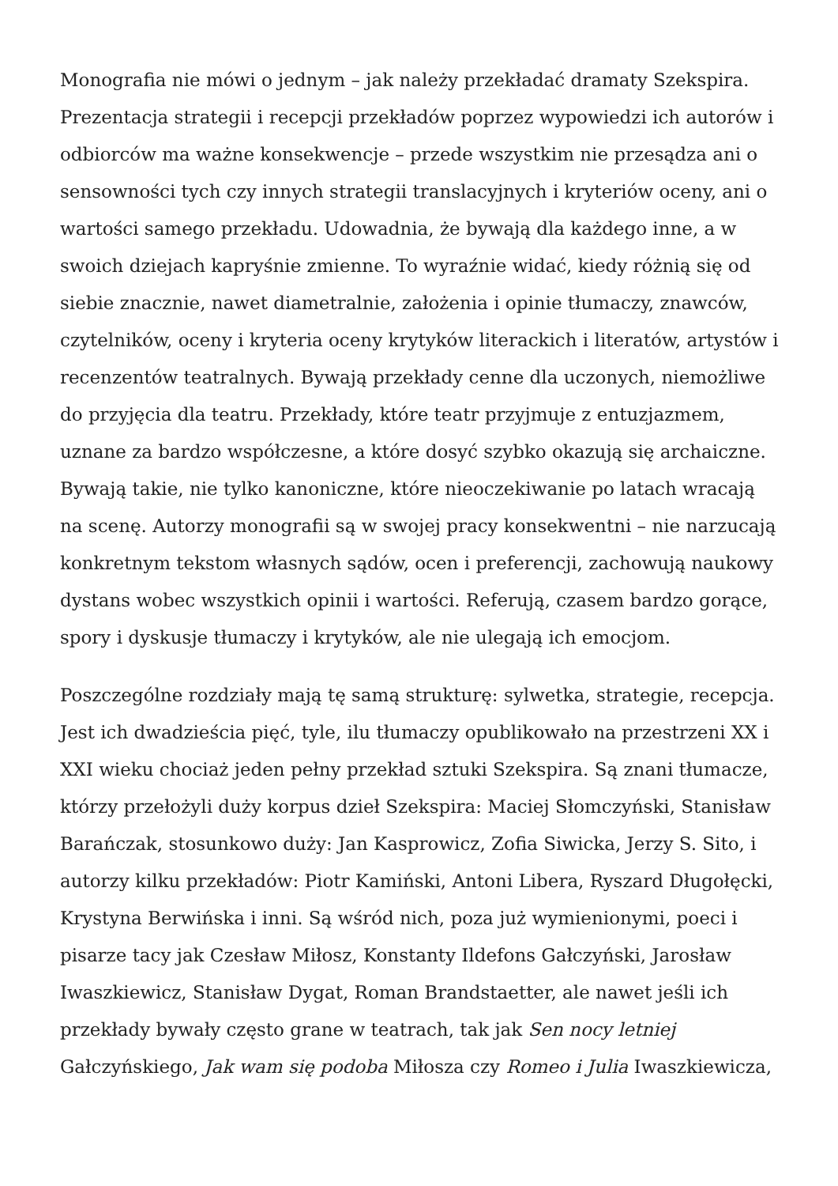Monografia nie mówi o jednym – jak należy przekładać dramaty Szekspira. Prezentacja strategii i recepcji przekładów poprzez wypowiedzi ich autorów i odbiorców ma ważne konsekwencje – przede wszystkim nie przesądza ani o sensowności tych czy innych strategii translacyjnych i kryteriów oceny, ani o wartości samego przekładu. Udowadnia, że bywają dla każdego inne, a w swoich dziejach kapryśnie zmienne. To wyraźnie widać, kiedy różnią się od siebie znacznie, nawet diametralnie, założenia i opinie tłumaczy, znawców, czytelników, oceny i kryteria oceny krytyków literackich i literatów, artystów i recenzentów teatralnych. Bywają przekłady cenne dla uczonych, niemożliwe do przyjęcia dla teatru. Przekłady, które teatr przyjmuje z entuzjazmem, uznane za bardzo współczesne, a które dosyć szybko okazują się archaiczne. Bywają takie, nie tylko kanoniczne, które nieoczekiwanie po latach wracają na scenę. Autorzy monografii są w swojej pracy konsekwentni – nie narzucają konkretnym tekstom własnych sądów, ocen i preferencji, zachowują naukowy dystans wobec wszystkich opinii i wartości. Referują, czasem bardzo gorące, spory i dyskusje tłumaczy i krytyków, ale nie ulegają ich emocjom.
Poszczególne rozdziały mają tę samą strukturę: sylwetka, strategie, recepcja. Jest ich dwadzieścia pięć, tyle, ilu tłumaczy opublikowało na przestrzeni XX i XXI wieku chociaż jeden pełny przekład sztuki Szekspira. Są znani tłumacze, którzy przełożyli duży korpus dzieł Szekspira: Maciej Słomczyński, Stanisław Barańczak, stosunkowo duży: Jan Kasprowicz, Zofia Siwicka, Jerzy S. Sito, i autorzy kilku przekładów: Piotr Kamiński, Antoni Libera, Ryszard Długołęcki, Krystyna Berwińska i inni. Są wśród nich, poza już wymienionymi, poeci i pisarze tacy jak Czesław Miłosz, Konstanty Ildefons Gałczyński, Jarosław Iwaszkiewicz, Stanisław Dygat, Roman Brandstaetter, ale nawet jeśli ich przekłady bywały często grane w teatrach, tak jak Sen nocy letniej Gałczyńskiego, Jak wam się podoba Miłosza czy Romeo i Julia Iwaszkiewicza,